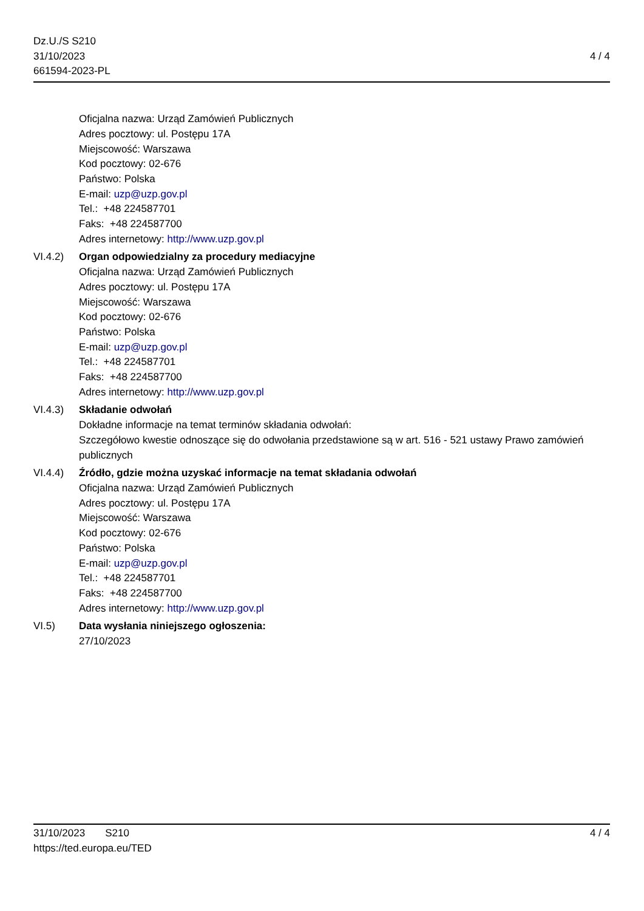Dz.U./S S210
31/10/2023
661594-2023-PL
4 / 4
Oficjalna nazwa: Urząd Zamówień Publicznych
Adres pocztowy: ul. Postępu 17A
Miejscowość: Warszawa
Kod pocztowy: 02-676
Państwo: Polska
E-mail: uzp@uzp.gov.pl
Tel.: +48 224587701
Faks: +48 224587700
Adres internetowy: http://www.uzp.gov.pl
VI.4.2) Organ odpowiedzialny za procedury mediacyjne
Oficjalna nazwa: Urząd Zamówień Publicznych
Adres pocztowy: ul. Postępu 17A
Miejscowość: Warszawa
Kod pocztowy: 02-676
Państwo: Polska
E-mail: uzp@uzp.gov.pl
Tel.: +48 224587701
Faks: +48 224587700
Adres internetowy: http://www.uzp.gov.pl
VI.4.3) Składanie odwołań
Dokładne informacje na temat terminów składania odwołań:
Szczegółowo kwestie odnoszące się do odwołania przedstawione są w art. 516 - 521 ustawy Prawo zamówień publicznych
VI.4.4) Źródło, gdzie można uzyskać informacje na temat składania odwołań
Oficjalna nazwa: Urząd Zamówień Publicznych
Adres pocztowy: ul. Postępu 17A
Miejscowość: Warszawa
Kod pocztowy: 02-676
Państwo: Polska
E-mail: uzp@uzp.gov.pl
Tel.: +48 224587701
Faks: +48 224587700
Adres internetowy: http://www.uzp.gov.pl
VI.5) Data wysłania niniejszego ogłoszenia:
27/10/2023
31/10/2023 S210
https://ted.europa.eu/TED
4 / 4